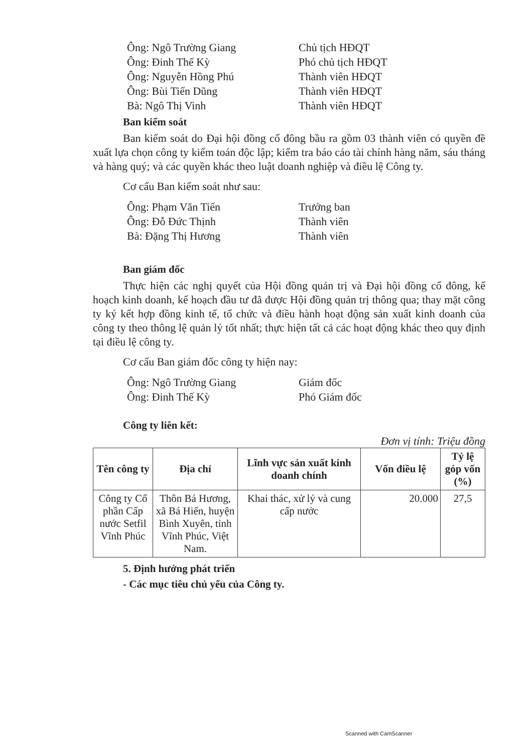Ông: Ngô Trường Giang Chủ tịch HĐQT
Ông: Đinh Thế Kỳ Phó chủ tịch HĐQT
Ông: Nguyễn Hồng Phú Thành viên HĐQT
Ông: Bùi Tiến Dũng Thành viên HĐQT
Bà: Ngô Thị Vinh Thành viên HĐQT
Ban kiểm soát
Ban kiểm soát do Đại hội đồng cổ đông bầu ra gồm 03 thành viên có quyền đề xuất lựa chọn công ty kiểm toán độc lập; kiểm tra báo cáo tài chính hàng năm, sáu tháng và hàng quý; và các quyền khác theo luật doanh nghiệp và điều lệ Công ty.
Cơ cấu Ban kiểm soát như sau:
Ông: Phạm Văn Tiến Trưởng ban
Ông: Đỗ Đức Thịnh Thành viên
Bà: Đặng Thị Hương Thành viên
Ban giám đốc
Thực hiện các nghị quyết của Hội đồng quản trị và Đại hội đồng cổ đông, kế hoạch kinh doanh, kế hoạch đầu tư đã được Hội đồng quản trị thông qua; thay mặt công ty ký kết hợp đồng kinh tế, tổ chức và điều hành hoạt động sản xuất kinh doanh của công ty theo thông lệ quản lý tốt nhất; thực hiện tất cả các hoạt động khác theo quy định tại điều lệ công ty.
Cơ cấu Ban giám đốc công ty hiện nay:
Ông: Ngô Trường Giang Giám đốc
Ông: Đinh Thế Kỳ Phó Giám đốc
Công ty liên kết:
Đơn vị tính: Triệu đồng
| Tên công ty | Địa chỉ | Lĩnh vực sản xuất kinh doanh chính | Vốn điều lệ | Tỷ lệ góp vốn (%) |
| --- | --- | --- | --- | --- |
| Công ty Cổ phần Cấp nước Setfil Vĩnh Phúc | Thôn Bá Hương, xã Bá Hiến, huyện Bình Xuyên, tỉnh Vĩnh Phúc, Việt Nam. | Khai thác, xử lý và cung cấp nước | 20.000 | 27,5 |
5. Định hướng phát triển
- Các mục tiêu chủ yếu của Công ty.
Scanned with CamScanner